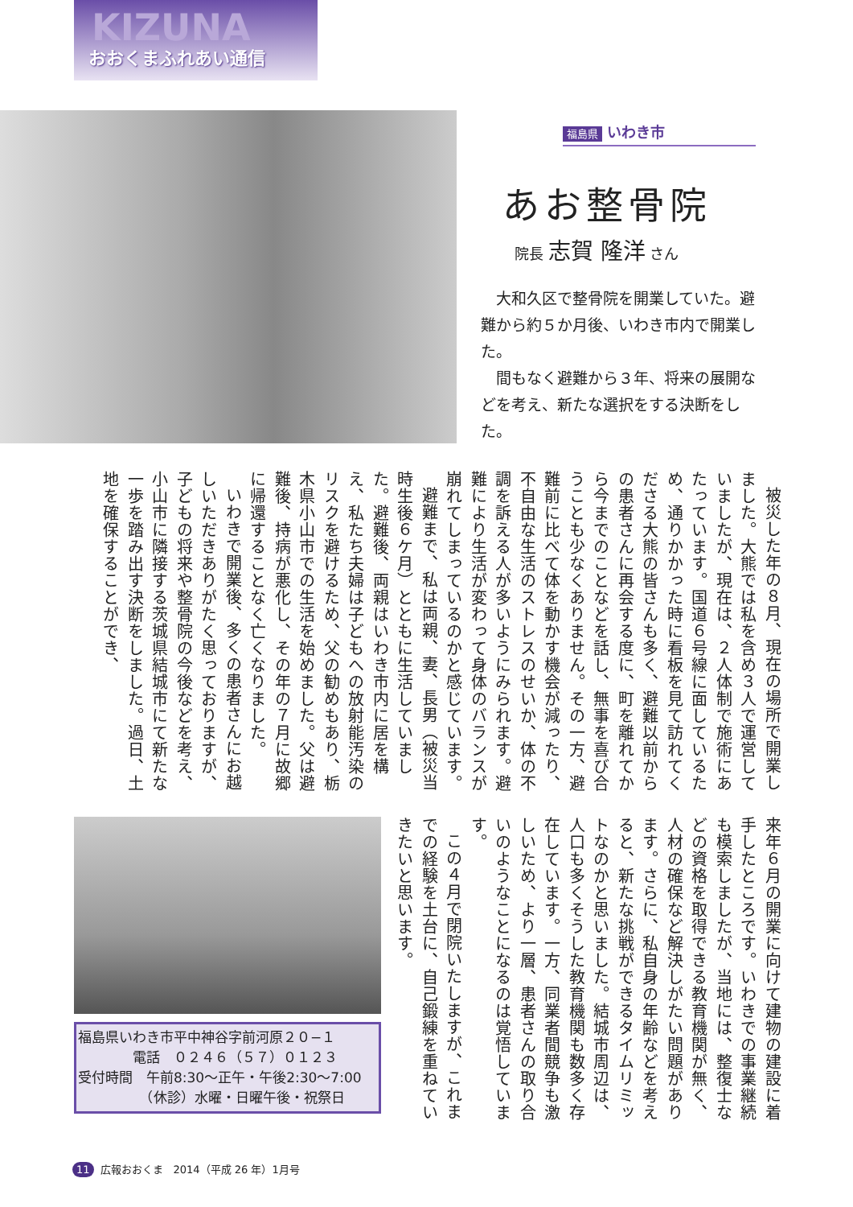KIZUNA
おおくまふれあい通信
福島県 いわき市
あお整骨院
院長 志賀 隆洋 さん
大和久区で整骨院を開業していた。避難から約５か月後、いわき市内で開業した。
間もなく避難から３年、将来の展開などを考え、新たな選択をする決断をした。
被災した年の８月、現在の場所で開業しました。大熊では私を含め３人で運営していましたが、現在は、２人体制で施術にあたっています。国道６号線に面しているため、通りかかった時に看板を見て訪れてくださる大熊の皆さんも多く、避難以前からの患者さんに再会する度に、町を離れてから今までのことなどを話し、無事を喜び合うことも少なくありません。その一方、避難前に比べて体を動かす機会が減ったり、不自由な生活のストレスのせいか、体の不調を訴える人が多いようにみられます。避難により生活が変わって身体のバランスが崩れてしまっているのかと感じています。
避難まで、私は両親、妻、長男（被災当時生後６ケ月）とともに生活していました。避難後、両親はいわき市内に居を構え、私たち夫婦は子どもへの放射能汚染のリスクを避けるため、父の勧めもあり、栃木県小山市での生活を始めました。父は避難後、持病が悪化し、その年の７月に故郷に帰還することなく亡くなりました。
いわきで開業後、多くの患者さんにお越しいただきありがたく思っておりますが、子どもの将来や整骨院の今後などを考え、小山市に隣接する茨城県結城市にて新たな一歩を踏み出す決断をしました。過日、土地を確保することができ、
来年６月の開業に向けて建物の建設に着手したところです。いわきでの事業継続も模索しましたが、当地には、整復士などの資格を取得できる教育機関が無く、人材の確保など解決しがたい問題があります。さらに、私自身の年齢などを考えると、新たな挑戦ができるタイムリミットなのかと思いました。結城市周辺は、人口も多くそうした教育機関も数多く存在しています。一方、同業者間競争も激しいため、より一層、患者さんの取り合いのようなことになるのは覚悟しています。
この４月で閉院いたしますが、これまでの経験を土台に、自己鍛練を重ねていきたいと思います。
福島県いわき市平中神谷字前河原２０−１
　　　　電話　０２４６（５７）０１２３
受付時間　午前8:30〜正午・午後2:30〜7:00
　　　　　（休診）水曜・日曜午後・祝祭日
11 広報おおくま　2014（平成 26 年）1月号